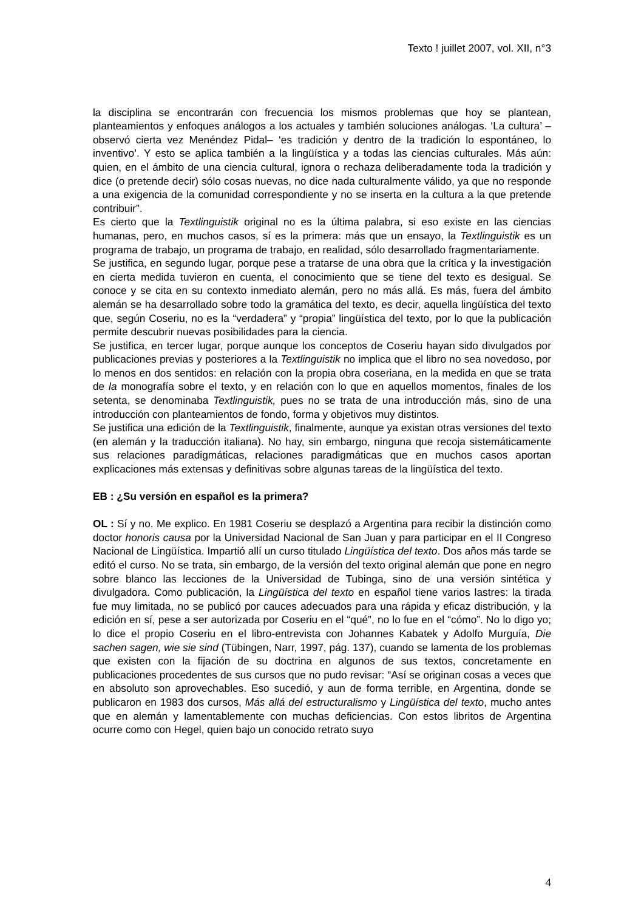Texto ! juillet 2007, vol. XII, n°3
la disciplina se encontrarán con frecuencia los mismos problemas que hoy se plantean, planteamientos y enfoques análogos a los actuales y también soluciones análogas. ‘La cultura’ –observó cierta vez Menéndez Pidal– ‘es tradición y dentro de la tradición lo espontáneo, lo inventivo’. Y esto se aplica también a la lingüística y a todas las ciencias culturales. Más aún: quien, en el ámbito de una ciencia cultural, ignora o rechaza deliberadamente toda la tradición y dice (o pretende decir) sólo cosas nuevas, no dice nada culturalmente válido, ya que no responde a una exigencia de la comunidad correspondiente y no se inserta en la cultura a la que pretende contribuir”.
Es cierto que la Textlinguistik original no es la última palabra, si eso existe en las ciencias humanas, pero, en muchos casos, sí es la primera: más que un ensayo, la Textlinguistik es un programa de trabajo, un programa de trabajo, en realidad, sólo desarrollado fragmentariamente.
Se justifica, en segundo lugar, porque pese a tratarse de una obra que la crítica y la investigación en cierta medida tuvieron en cuenta, el conocimiento que se tiene del texto es desigual. Se conoce y se cita en su contexto inmediato alemán, pero no más allá. Es más, fuera del ámbito alemán se ha desarrollado sobre todo la gramática del texto, es decir, aquella lingüística del texto que, según Coseriu, no es la “verdadera” y “propia” lingüística del texto, por lo que la publicación permite descubrir nuevas posibilidades para la ciencia.
Se justifica, en tercer lugar, porque aunque los conceptos de Coseriu hayan sido divulgados por publicaciones previas y posteriores a la Textlinguistik no implica que el libro no sea novedoso, por lo menos en dos sentidos: en relación con la propia obra coseriana, en la medida en que se trata de la monografía sobre el texto, y en relación con lo que en aquellos momentos, finales de los setenta, se denominaba Textlinguistik, pues no se trata de una introducción más, sino de una introducción con planteamientos de fondo, forma y objetivos muy distintos.
Se justifica una edición de la Textlinguistik, finalmente, aunque ya existan otras versiones del texto (en alemán y la traducción italiana). No hay, sin embargo, ninguna que recoja sistemáticamente sus relaciones paradigmáticas, relaciones paradigmáticas que en muchos casos aportan explicaciones más extensas y definitivas sobre algunas tareas de la lingüística del texto.
EB : ¿Su versión en español es la primera?
OL : Sí y no. Me explico. En 1981 Coseriu se desplazó a Argentina para recibir la distinción como doctor honoris causa por la Universidad Nacional de San Juan y para participar en el II Congreso Nacional de Lingüística. Impartió allí un curso titulado Lingüística del texto. Dos años más tarde se editó el curso. No se trata, sin embargo, de la versión del texto original alemán que pone en negro sobre blanco las lecciones de la Universidad de Tubinga, sino de una versión sintética y divulgadora. Como publicación, la Lingüística del texto en español tiene varios lastres: la tirada fue muy limitada, no se publicó por cauces adecuados para una rápida y eficaz distribución, y la edición en sí, pese a ser autorizada por Coseriu en el “qué”, no lo fue en el “cómo”. No lo digo yo; lo dice el propio Coseriu en el libro-entrevista con Johannes Kabatek y Adolfo Murguía, Die sachen sagen, wie sie sind (Tübingen, Narr, 1997, pág. 137), cuando se lamenta de los problemas que existen con la fijación de su doctrina en algunos de sus textos, concretamente en publicaciones procedentes de sus cursos que no pudo revisar: “Así se originan cosas a veces que en absoluto son aprovechables. Eso sucedió, y aun de forma terrible, en Argentina, donde se publicaron en 1983 dos cursos, Más allá del estructuralismo y Lingüística del texto, mucho antes que en alemán y lamentablemente con muchas deficiencias. Con estos libritos de Argentina ocurre como con Hegel, quien bajo un conocido retrato suyo
4